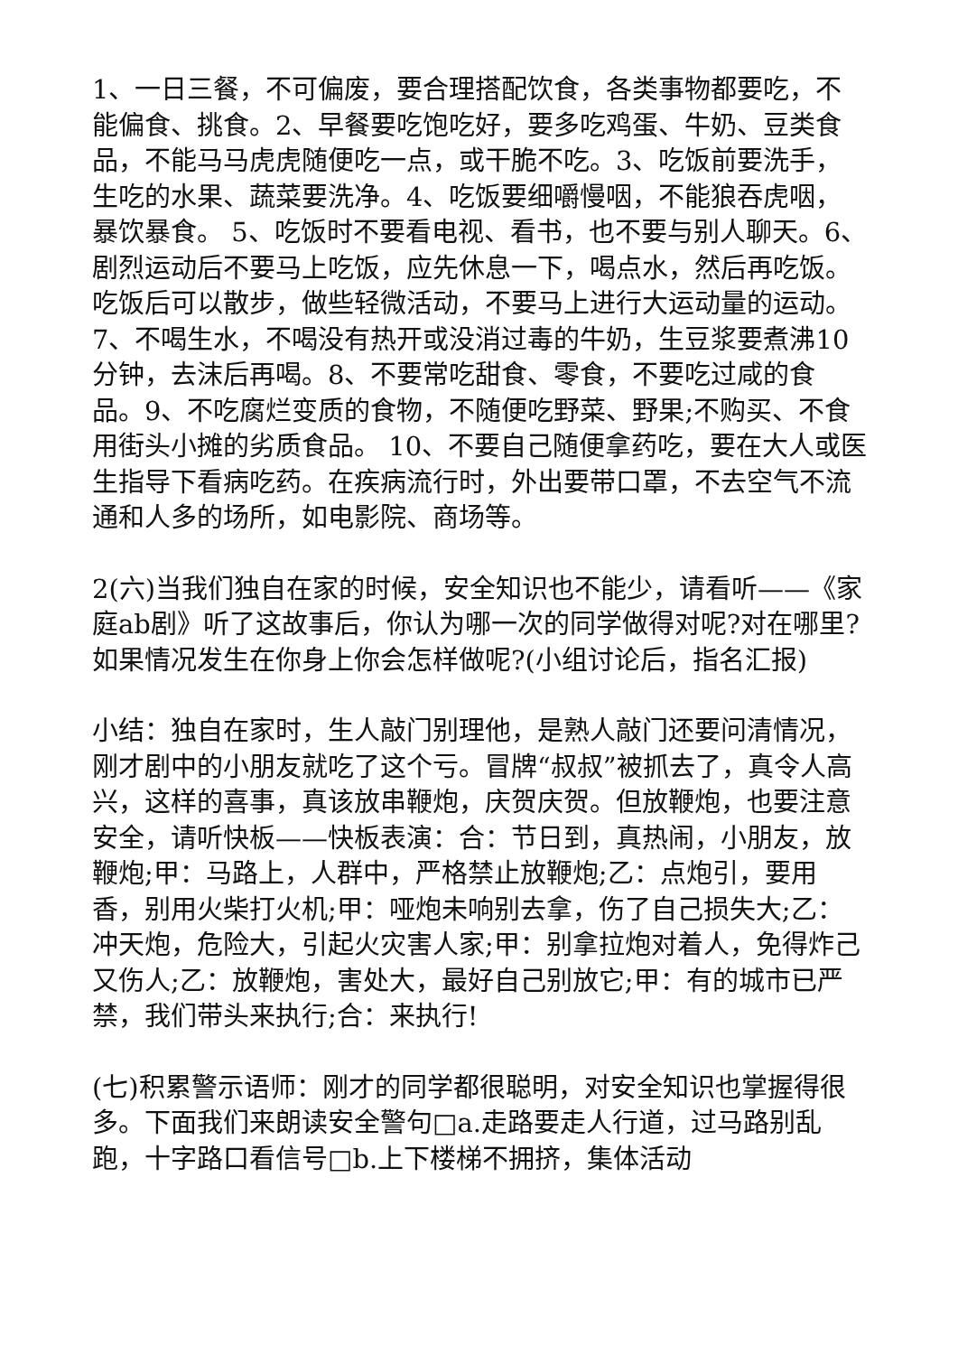1、一日三餐，不可偏废，要合理搭配饮食，各类事物都要吃，不能偏食、挑食。2、早餐要吃饱吃好，要多吃鸡蛋、牛奶、豆类食品，不能马马虎虎随便吃一点，或干脆不吃。3、吃饭前要洗手，生吃的水果、蔬菜要洗净。4、吃饭要细嚼慢咽，不能狼吞虎咽，暴饮暴食。 5、吃饭时不要看电视、看书，也不要与别人聊天。6、剧烈运动后不要马上吃饭，应先休息一下，喝点水，然后再吃饭。吃饭后可以散步，做些轻微活动，不要马上进行大运动量的运动。7、不喝生水，不喝没有热开或没消过毒的牛奶，生豆浆要煮沸10分钟，去沫后再喝。8、不要常吃甜食、零食，不要吃过咸的食品。9、不吃腐烂变质的食物，不随便吃野菜、野果;不购买、不食用街头小摊的劣质食品。 10、不要自己随便拿药吃，要在大人或医生指导下看病吃药。在疾病流行时，外出要带口罩，不去空气不流通和人多的场所，如电影院、商场等。
2(六)当我们独自在家的时候，安全知识也不能少，请看听——《家庭ab剧》听了这故事后，你认为哪一次的同学做得对呢?对在哪里?如果情况发生在你身上你会怎样做呢?(小组讨论后，指名汇报)
小结：独自在家时，生人敲门别理他，是熟人敲门还要问清情况，刚才剧中的小朋友就吃了这个亏。冒牌“叔叔”被抓去了，真令人高兴，这样的喜事，真该放串鞭炮，庆贺庆贺。但放鞭炮，也要注意安全，请听快板——快板表演：合：节日到，真热闹，小朋友，放鞭炮;甲：马路上，人群中，严格禁止放鞭炮;乙：点炮引，要用香，别用火柴打火机;甲：哑炮未响别去拿，伤了自己损失大;乙：冲天炮，危险大，引起火灾害人家;甲：别拿拉炮对着人，免得炸己又伤人;乙：放鞭炮，害处大，最好自己别放它;甲：有的城市已严禁，我们带头来执行;合：来执行!
(七)积累警示语师：刚才的同学都很聪明，对安全知识也掌握得很多。下面我们来朗读安全警句□a.走路要走人行道，过马路别乱跑，十字路口看信号□b.上下楼梯不拥挤，集体活动